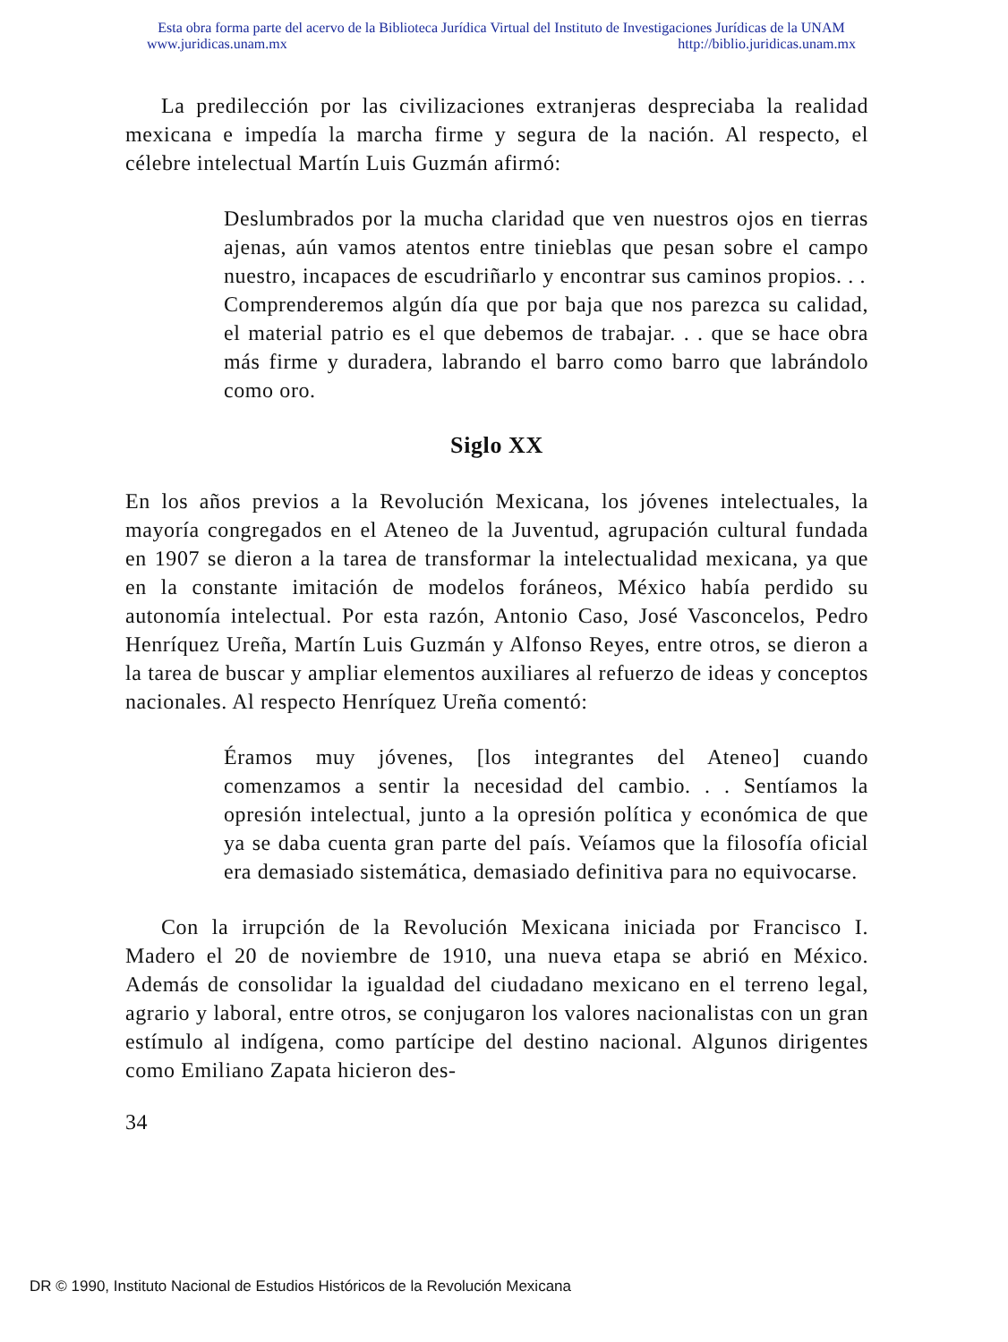Esta obra forma parte del acervo de la Biblioteca Jurídica Virtual del Instituto de Investigaciones Jurídicas de la UNAM
www.juridicas.unam.mx http://biblio.juridicas.unam.mx
La predilección por las civilizaciones extranjeras despreciaba la realidad mexicana e impedía la marcha firme y segura de la nación. Al respecto, el célebre intelectual Martín Luis Guzmán afirmó:
Deslumbrados por la mucha claridad que ven nuestros ojos en tierras ajenas, aún vamos atentos entre tinieblas que pesan sobre el campo nuestro, incapaces de escudriñarlo y encontrar sus caminos propios. . .
Comprenderemos algún día que por baja que nos parezca su calidad, el material patrio es el que debemos de trabajar. . . que se hace obra más firme y duradera, labrando el barro como barro que labrándolo como oro.
Siglo XX
En los años previos a la Revolución Mexicana, los jóvenes intelectuales, la mayoría congregados en el Ateneo de la Juventud, agrupación cultural fundada en 1907 se dieron a la tarea de transformar la intelectualidad mexicana, ya que en la constante imitación de modelos foráneos, México había perdido su autonomía intelectual. Por esta razón, Antonio Caso, José Vasconcelos, Pedro Henríquez Ureña, Martín Luis Guzmán y Alfonso Reyes, entre otros, se dieron a la tarea de buscar y ampliar elementos auxiliares al refuerzo de ideas y conceptos nacionales. Al respecto Henríquez Ureña comentó:
Éramos muy jóvenes, [los integrantes del Ateneo] cuando comenzamos a sentir la necesidad del cambio. . . Sentíamos la opresión intelectual, junto a la opresión política y económica de que ya se daba cuenta gran parte del país. Veíamos que la filosofía oficial era demasiado sistemática, demasiado definitiva para no equivocarse.
Con la irrupción de la Revolución Mexicana iniciada por Francisco I. Madero el 20 de noviembre de 1910, una nueva etapa se abrió en México. Además de consolidar la igualdad del ciudadano mexicano en el terreno legal, agrario y laboral, entre otros, se conjugaron los valores nacionalistas con un gran estímulo al indígena, como partícipe del destino nacional. Algunos dirigentes como Emiliano Zapata hicieron des-
34
DR © 1990, Instituto Nacional de Estudios Históricos de la Revolución Mexicana